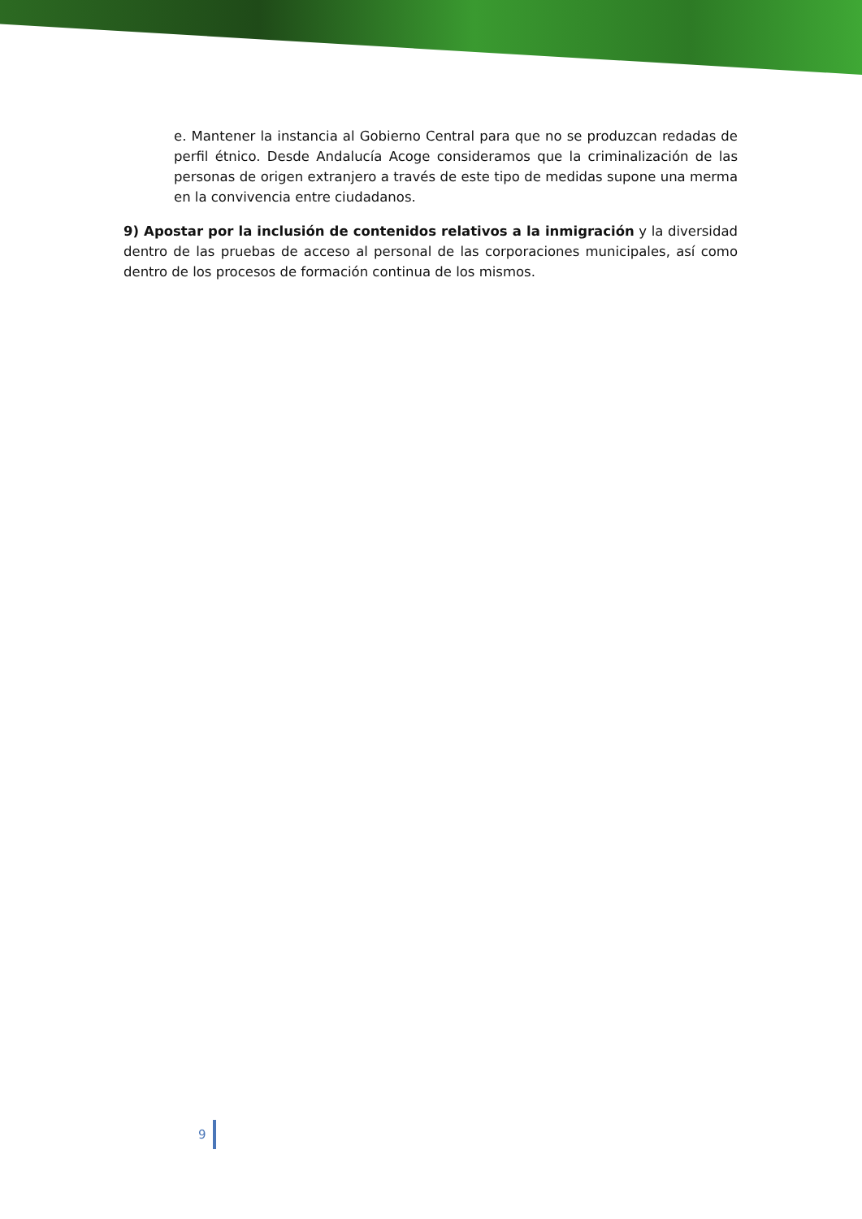e. Mantener la instancia al Gobierno Central para que no se produzcan redadas de perfil étnico. Desde Andalucía Acoge consideramos que la criminalización de las personas de origen extranjero a través de este tipo de medidas supone una merma en la convivencia entre ciudadanos.
9) Apostar por la inclusión de contenidos relativos a la inmigración y la diversidad dentro de las pruebas de acceso al personal de las corporaciones municipales, así como dentro de los procesos de formación continua de los mismos.
9